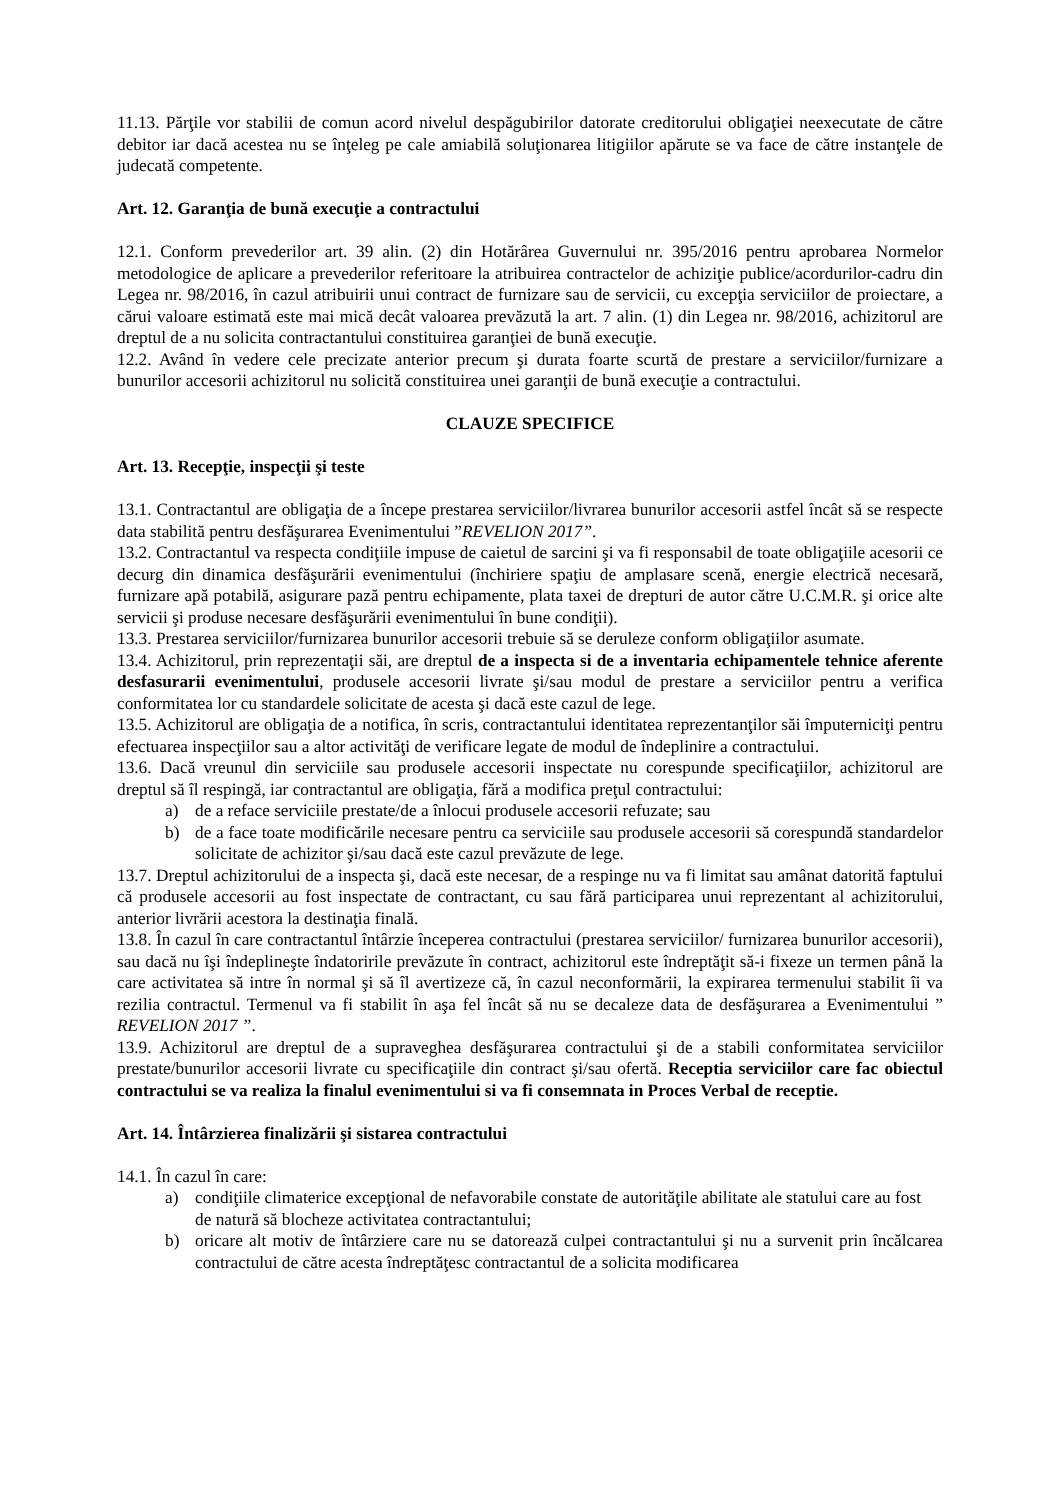11.13. Părţile vor stabilii de comun acord nivelul despăgubirilor datorate creditorului obligaţiei neexecutate de către debitor iar dacă acestea nu se înţeleg pe cale amiabilă soluţionarea litigiilor apărute se va face de către instanţele de judecată competente.
Art. 12. Garanţia de bună execuţie a contractului
12.1. Conform prevederilor art. 39 alin. (2) din Hotărârea Guvernului nr. 395/2016 pentru aprobarea Normelor metodologice de aplicare a prevederilor referitoare la atribuirea contractelor de achiziţie publice/acordurilor-cadru din Legea nr. 98/2016, în cazul atribuirii unui contract de furnizare sau de servicii, cu excepţia serviciilor de proiectare, a cărui valoare estimată este mai mică decât valoarea prevăzută la art. 7 alin. (1) din Legea nr. 98/2016, achizitorul are dreptul de a nu solicita contractantului constituirea garanţiei de bună execuţie.
12.2. Având în vedere cele precizate anterior precum şi durata foarte scurtă de prestare a serviciilor/furnizare a bunurilor accesorii achizitorul nu solicită constituirea unei garanţii de bună execuţie a contractului.
CLAUZE SPECIFICE
Art. 13. Recepţie, inspecţii şi teste
13.1. Contractantul are obligaţia de a începe prestarea serviciilor/livrarea bunurilor accesorii astfel încât să se respecte data stabilită pentru desfăşurarea Evenimentului ”REVELION 2017”.
13.2. Contractantul va respecta condiţiile impuse de caietul de sarcini şi va fi responsabil de toate obligaţiile acesorii ce decurg din dinamica desfăşurării evenimentului (închiriere spaţiu de amplasare scenă, energie electrică necesară, furnizare apă potabilă, asigurare pază pentru echipamente, plata taxei de drepturi de autor către U.C.M.R. şi orice alte servicii şi produse necesare desfăşurării evenimentului în bune condiţii).
13.3. Prestarea serviciilor/furnizarea bunurilor accesorii trebuie să se deruleze conform obligaţiilor asumate.
13.4. Achizitorul, prin reprezentaţii săi, are dreptul de a inspecta si de a inventaria echipamentele tehnice aferente desfasurarii evenimentului, produsele accesorii livrate şi/sau modul de prestare a serviciilor pentru a verifica conformitatea lor cu standardele solicitate de acesta şi dacă este cazul de lege.
13.5. Achizitorul are obligaţia de a notifica, în scris, contractantului identitatea reprezentanţilor săi împuterniciţi pentru efectuarea inspecţiilor sau a altor activităţi de verificare legate de modul de îndeplinire a contractului.
13.6. Dacă vreunul din serviciile sau produsele accesorii inspectate nu corespunde specificaţiilor, achizitorul are dreptul să îl respingă, iar contractantul are obligaţia, fără a modifica preţul contractului:
a) de a reface serviciile prestate/de a înlocui produsele accesorii refuzate; sau
b) de a face toate modificările necesare pentru ca serviciile sau produsele accesorii să corespundă standardelor solicitate de achizitor şi/sau dacă este cazul prevăzute de lege.
13.7. Dreptul achizitorului de a inspecta şi, dacă este necesar, de a respinge nu va fi limitat sau amânat datorită faptului că produsele accesorii au fost inspectate de contractant, cu sau fără participarea unui reprezentant al achizitorului, anterior livrării acestora la destinaţia finală.
13.8. În cazul în care contractantul întârzie începerea contractului (prestarea serviciilor/ furnizarea bunurilor accesorii), sau dacă nu îşi îndeplineşte îndatoririle prevăzute în contract, achizitorul este îndreptăţit să-i fixeze un termen până la care activitatea să intre în normal şi să îl avertizeze că, în cazul neconformării, la expirarea termenului stabilit îi va rezilia contractul. Termenul va fi stabilit în aşa fel încât să nu se decaleze data de desfăşurarea a Evenimentului ” REVELION 2017 ”.
13.9. Achizitorul are dreptul de a supraveghea desfăşurarea contractului şi de a stabili conformitatea serviciilor prestate/bunurilor accesorii livrate cu specificaţiile din contract şi/sau ofertă. Receptia serviciilor care fac obiectul contractului se va realiza la finalul evenimentului si va fi consemnata in Proces Verbal de receptie.
Art. 14. Întârzierea finalizării şi sistarea contractului
14.1. În cazul în care:
a) condiţiile climaterice excepţional de nefavorabile constate de autorităţile abilitate ale statului care au fost de natură să blocheze activitatea contractantului;
b) oricare alt motiv de întârziere care nu se datorează culpei contractantului şi nu a survenit prin încălcarea contractului de către acesta îndreptăţesc contractantul de a solicita modificarea